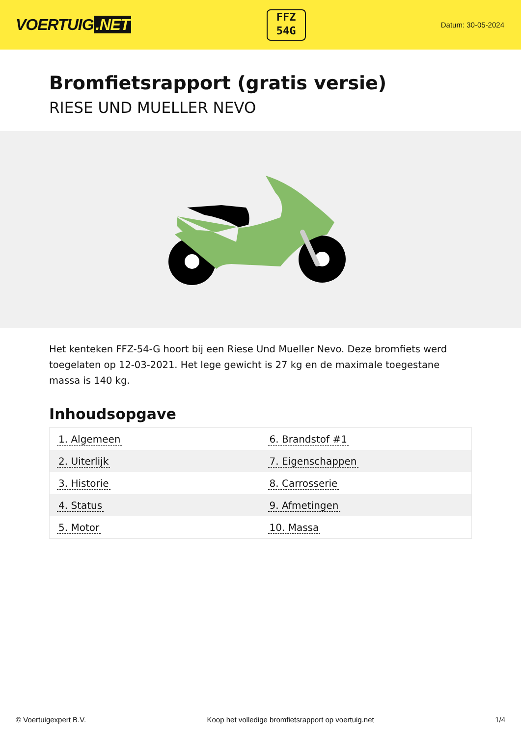VOERTUIG.NET
FFZ
54G
Datum: 30-05-2024
Bromfietsrapport (gratis versie)
RIESE UND MUELLER NEVO
Het kenteken FFZ-54-G hoort bij een Riese Und Mueller Nevo. Deze bromfiets werd toegelaten op 12-03-2021. Het lege gewicht is 27 kg en de maximale toegestane massa is 140 kg.
Inhoudsopgave
| 1. Algemeen | 6. Brandstof #1 |
| 2. Uiterlijk | 7. Eigenschappen |
| 3. Historie | 8. Carrosserie |
| 4. Status | 9. Afmetingen |
| 5. Motor | 10. Massa |
© Voertuigexpert B.V. Koop het volledige bromfietsrapport op voertuig.net
1/4